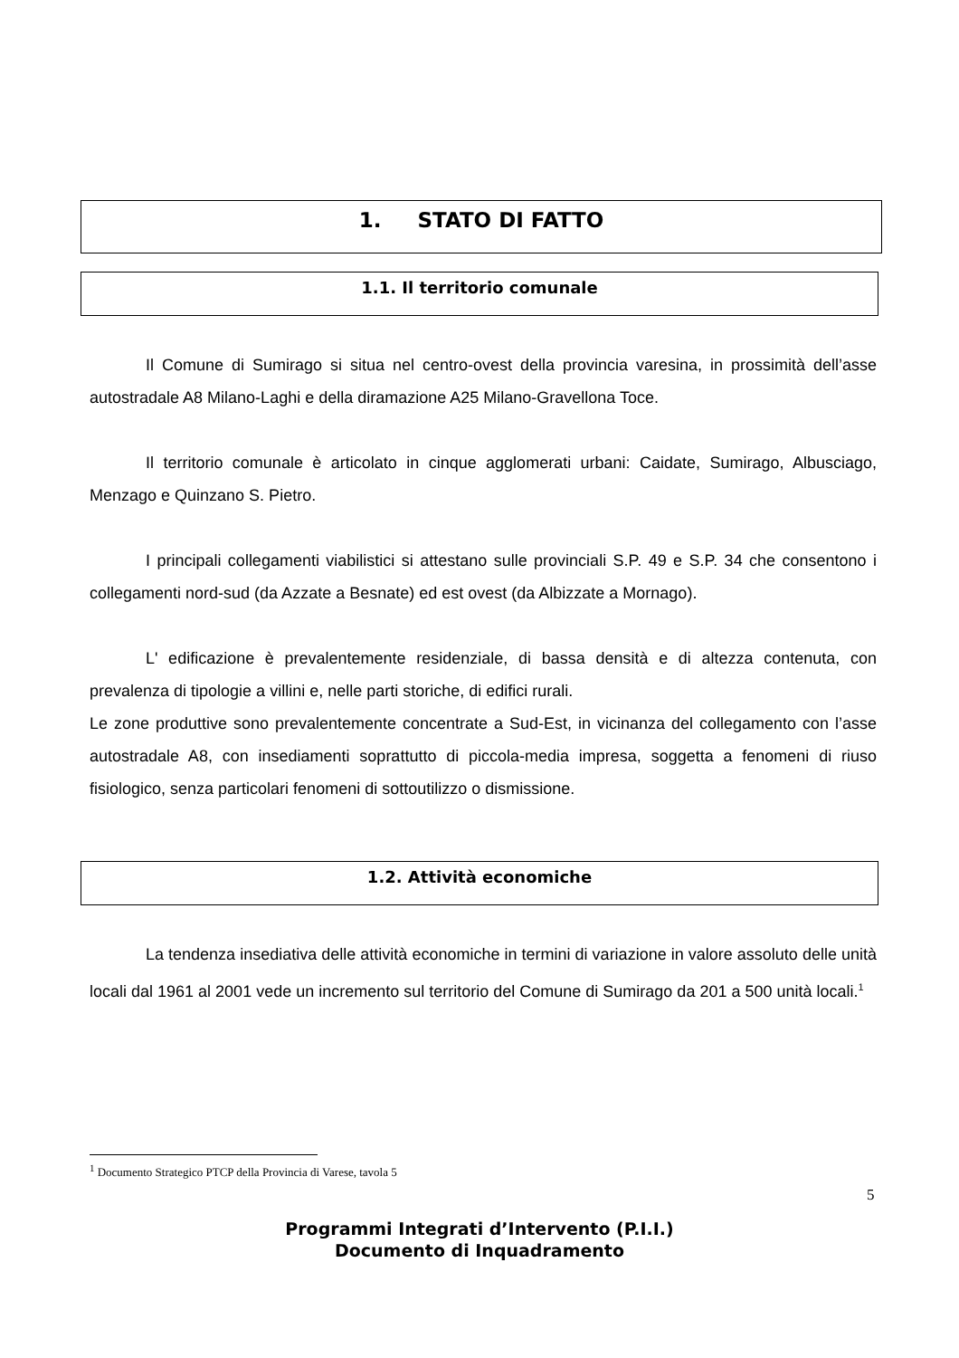1. STATO DI FATTO
1.1. Il territorio comunale
Il Comune di Sumirago si situa nel centro-ovest della provincia varesina, in prossimità dell’asse autostradale A8 Milano-Laghi e della diramazione A25 Milano-Gravellona Toce.
Il territorio comunale è articolato in cinque agglomerati urbani: Caidate, Sumirago, Albusciago, Menzago e Quinzano S. Pietro.
I principali collegamenti viabilistici si attestano sulle provinciali S.P. 49 e S.P. 34 che consentono i collegamenti nord-sud (da Azzate a Besnate) ed est ovest (da Albizzate a Mornago).
L' edificazione è prevalentemente residenziale, di bassa densità e di altezza contenuta, con prevalenza di tipologie a villini e, nelle parti storiche, di edifici rurali.
Le zone produttive sono prevalentemente concentrate a Sud-Est, in vicinanza del collegamento con l’asse autostradale A8, con insediamenti soprattutto di piccola-media impresa, soggetta a fenomeni di riuso fisiologico, senza particolari fenomeni di sottoutilizzo o dismissione.
1.2. Attività economiche
La tendenza insediativa delle attività economiche in termini di variazione in valore assoluto delle unità locali dal 1961 al 2001 vede un incremento sul territorio del Comune di Sumirago da 201 a 500 unità locali.<sup>1</sup>
<sup>1</sup> Documento Strategico PTCP della Provincia di Varese, tavola 5
5
Programmi Integrati d’Intervento (P.I.I.)
Documento di Inquadramento